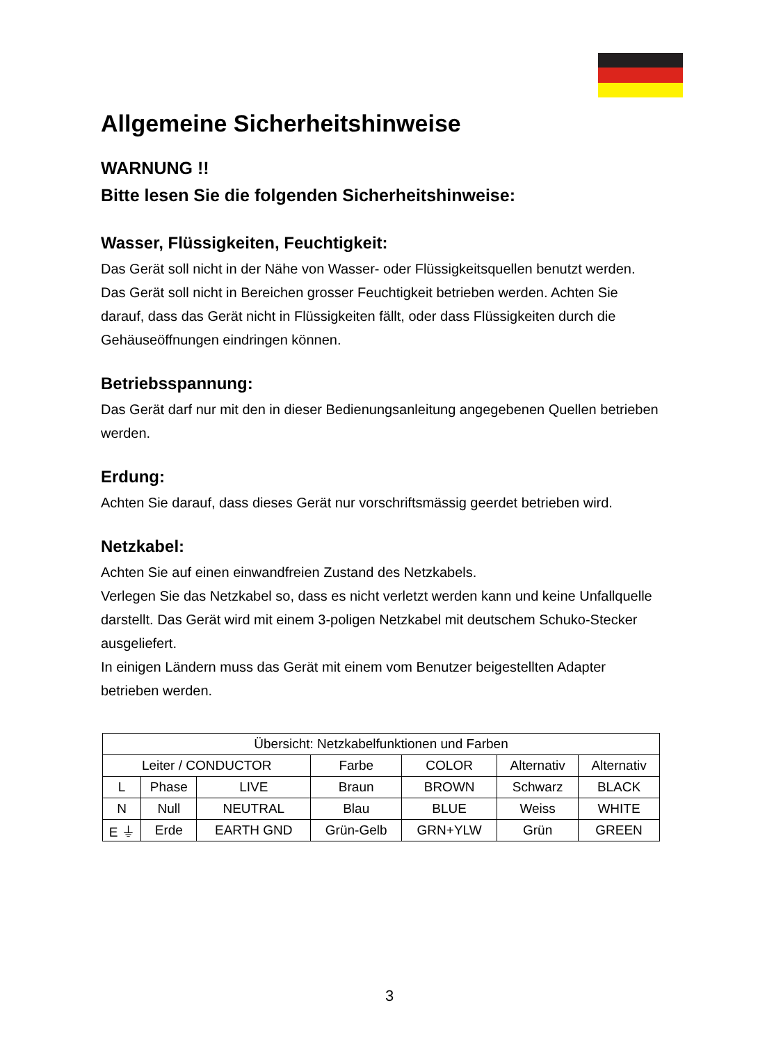Allgemeine Sicherheitshinweise
WARNUNG !!
Bitte lesen Sie die folgenden Sicherheitshinweise:
Wasser, Flüssigkeiten, Feuchtigkeit:
Das Gerät soll nicht in der Nähe von Wasser- oder Flüssigkeitsquellen benutzt werden. Das Gerät soll nicht in Bereichen grosser Feuchtigkeit betrieben werden. Achten Sie darauf, dass das Gerät nicht in Flüssigkeiten fällt, oder dass Flüssigkeiten durch die Gehäuseöffnungen eindringen können.
Betriebsspannung:
Das Gerät darf nur mit den in dieser Bedienungsanleitung angegebenen Quellen betrieben werden.
Erdung:
Achten Sie darauf, dass dieses Gerät nur vorschriftsmässig geerdet betrieben wird.
Netzkabel:
Achten Sie auf einen einwandfreien Zustand des Netzkabels.
Verlegen Sie das Netzkabel so, dass es nicht verletzt werden kann und keine Unfallquelle darstellt. Das Gerät wird mit einem 3-poligen Netzkabel mit deutschem Schuko-Stecker ausgeliefert.
In einigen Ländern muss das Gerät mit einem vom Benutzer beigestellten Adapter betrieben werden.
| Übersicht: Netzkabelfunktionen und Farben | | | | | | |
| Leiter / CONDUCTOR | | | Farbe | COLOR | Alternativ | Alternativ |
| L | Phase | LIVE | Braun | BROWN | Schwarz | BLACK |
| N | Null | NEUTRAL | Blau | BLUE | Weiss | WHITE |
| E ⏚ | Erde | EARTH GND | Grün-Gelb | GRN+YLW | Grün | GREEN |
3